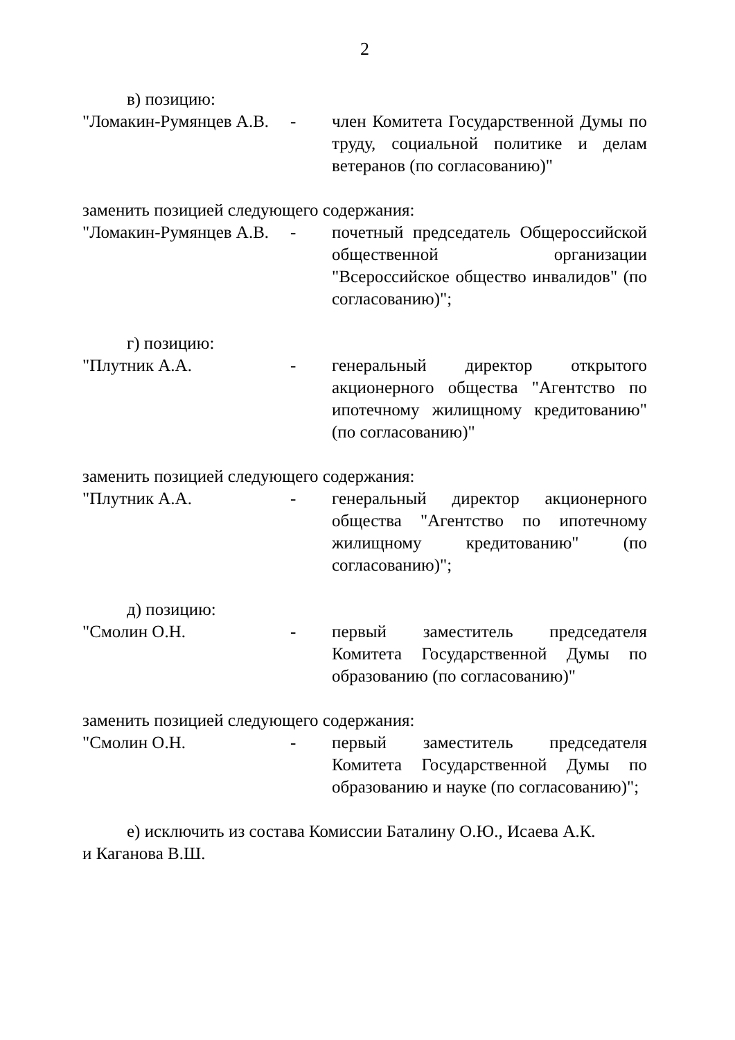2
в) позицию:
"Ломакин-Румянцев А.В.
- член Комитета Государственной Думы по труду, социальной политике и делам ветеранов (по согласованию)"
заменить позицией следующего содержания:
"Ломакин-Румянцев А.В.
- почетный председатель Общероссийской общественной организации "Всероссийское общество инвалидов" (по согласованию)";
г) позицию:
"Плутник А.А. - генеральный директор открытого акционерного общества "Агентство по ипотечному жилищному кредитованию" (по согласованию)"
заменить позицией следующего содержания:
"Плутник А.А. - генеральный директор акционерного общества "Агентство по ипотечному жилищному кредитованию" (по согласованию)";
д) позицию:
"Смолин О.Н. - первый заместитель председателя Комитета Государственной Думы по образованию (по согласованию)"
заменить позицией следующего содержания:
"Смолин О.Н. - первый заместитель председателя Комитета Государственной Думы по образованию и науке (по согласованию)";
е) исключить из состава Комиссии Баталину О.Ю., Исаева А.К.
и Каганова В.Ш.